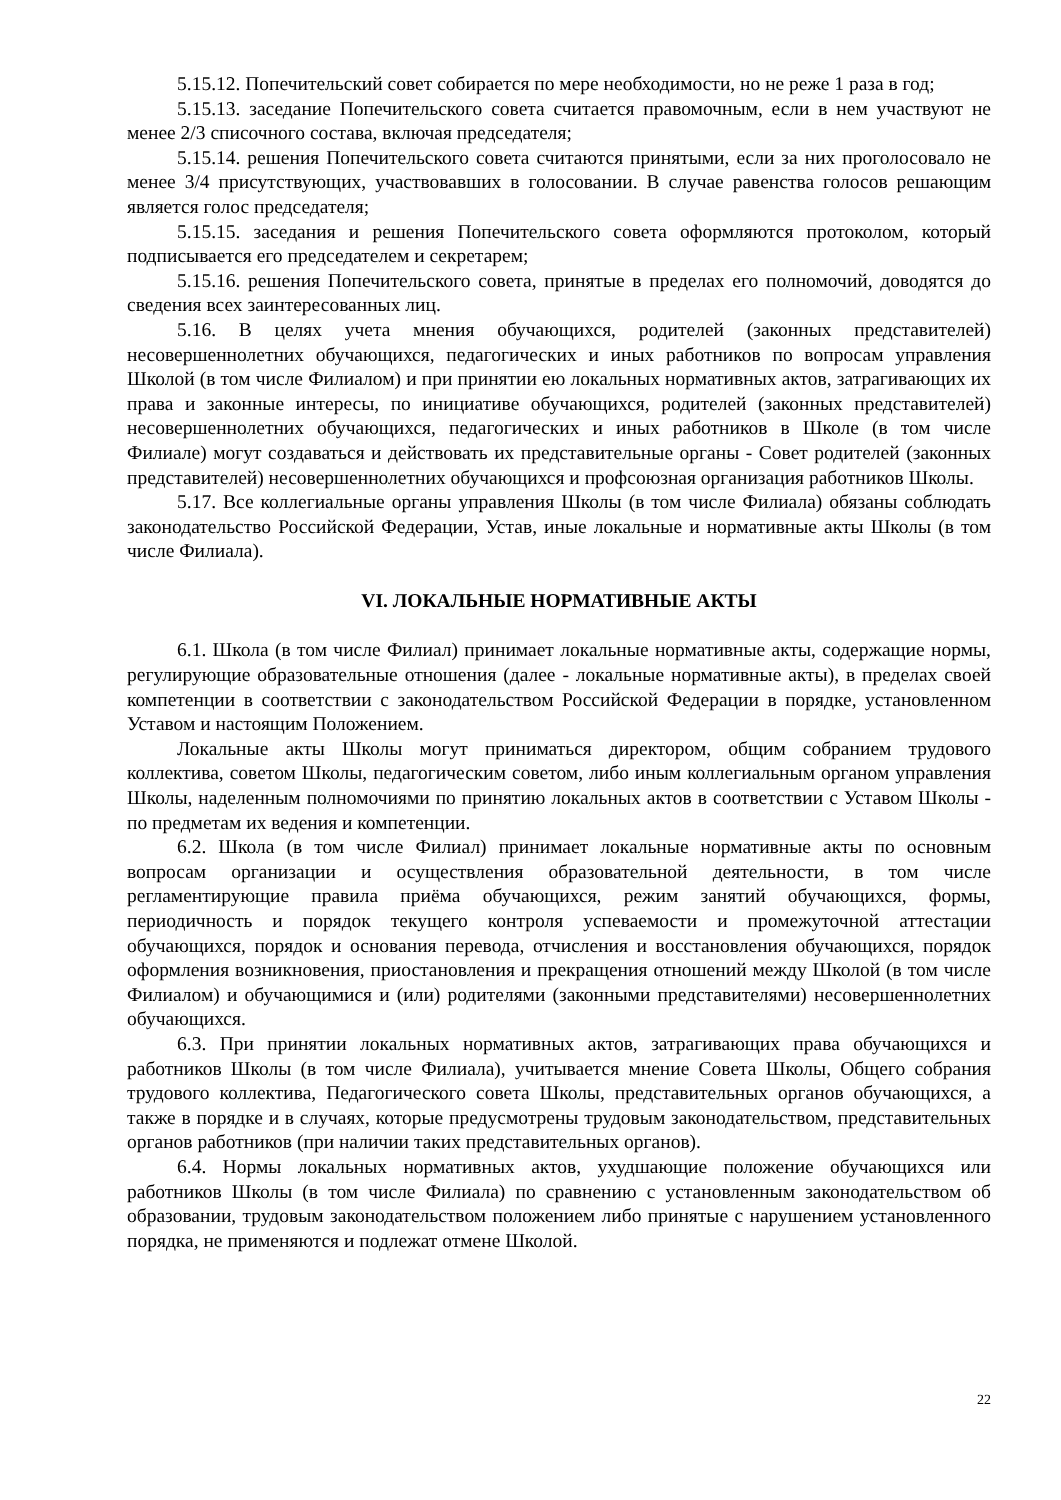5.15.12. Попечительский совет собирается по мере необходимости, но не реже 1 раза в год;
5.15.13. заседание Попечительского совета считается правомочным, если в нем участвуют не менее 2/3 списочного состава, включая председателя;
5.15.14. решения Попечительского совета считаются принятыми, если за них проголосовало не менее 3/4 присутствующих, участвовавших в голосовании. В случае равенства голосов решающим является голос председателя;
5.15.15. заседания и решения Попечительского совета оформляются протоколом, который подписывается его председателем и секретарем;
5.15.16. решения Попечительского совета, принятые в пределах его полномочий, доводятся до сведения всех заинтересованных лиц.
5.16. В целях учета мнения обучающихся, родителей (законных представителей) несовершеннолетних обучающихся, педагогических и иных работников по вопросам управления Школой (в том числе Филиалом) и при принятии ею локальных нормативных актов, затрагивающих их права и законные интересы, по инициативе обучающихся, родителей (законных представителей) несовершеннолетних обучающихся, педагогических и иных работников в Школе (в том числе Филиале) могут создаваться и действовать их представительные органы - Совет родителей (законных представителей) несовершеннолетних обучающихся и профсоюзная организация работников Школы.
5.17. Все коллегиальные органы управления Школы (в том числе Филиала) обязаны соблюдать законодательство Российской Федерации, Устав, иные локальные и нормативные акты Школы (в том числе Филиала).
VI. ЛОКАЛЬНЫЕ НОРМАТИВНЫЕ АКТЫ
6.1. Школа (в том числе Филиал) принимает локальные нормативные акты, содержащие нормы, регулирующие образовательные отношения (далее - локальные нормативные акты), в пределах своей компетенции в соответствии с законодательством Российской Федерации в порядке, установленном Уставом и настоящим Положением.
Локальные акты Школы могут приниматься директором, общим собранием трудового коллектива, советом Школы, педагогическим советом, либо иным коллегиальным органом управления Школы, наделенным полномочиями по принятию локальных актов в соответствии с Уставом Школы - по предметам их ведения и компетенции.
6.2. Школа (в том числе Филиал) принимает локальные нормативные акты по основным вопросам организации и осуществления образовательной деятельности, в том числе регламентирующие правила приёма обучающихся, режим занятий обучающихся, формы, периодичность и порядок текущего контроля успеваемости и промежуточной аттестации обучающихся, порядок и основания перевода, отчисления и восстановления обучающихся, порядок оформления возникновения, приостановления и прекращения отношений между Школой (в том числе Филиалом) и обучающимися и (или) родителями (законными представителями) несовершеннолетних обучающихся.
6.3. При принятии локальных нормативных актов, затрагивающих права обучающихся и работников Школы (в том числе Филиала), учитывается мнение Совета Школы, Общего собрания трудового коллектива, Педагогического совета Школы, представительных органов обучающихся, а также в порядке и в случаях, которые предусмотрены трудовым законодательством, представительных органов работников (при наличии таких представительных органов).
6.4. Нормы локальных нормативных актов, ухудшающие положение обучающихся или работников Школы (в том числе Филиала) по сравнению с установленным законодательством об образовании, трудовым законодательством положением либо принятые с нарушением установленного порядка, не применяются и подлежат отмене Школой.
22